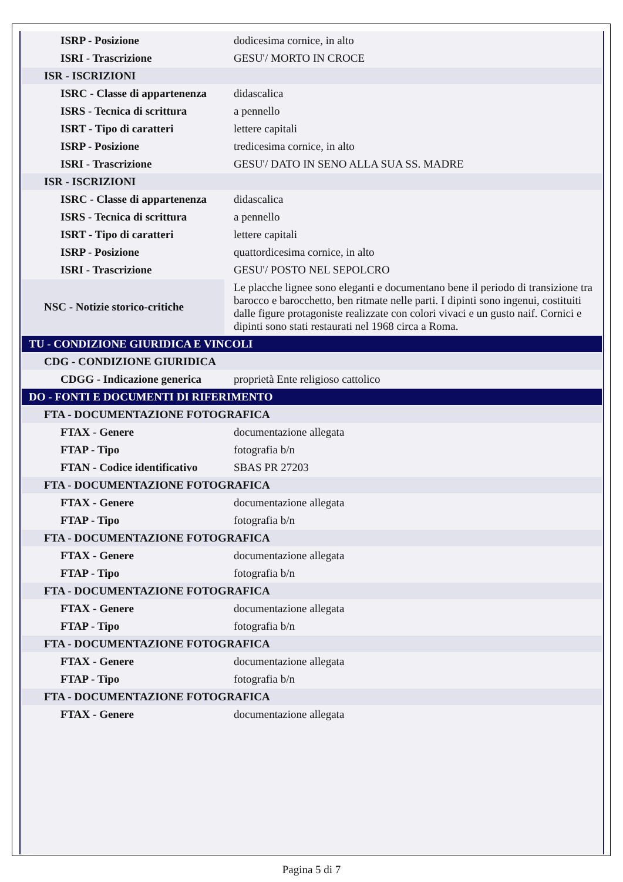| ISRP - Posizione | dodicesima cornice, in alto |
| ISRI - Trascrizione | GESU'/ MORTO IN CROCE |
| ISR - ISCRIZIONI | |
| ISRC - Classe di appartenenza | didascalica |
| ISRS - Tecnica di scrittura | a pennello |
| ISRT - Tipo di caratteri | lettere capitali |
| ISRP - Posizione | tredicesima cornice, in alto |
| ISRI - Trascrizione | GESU'/ DATO IN SENO ALLA SUA SS. MADRE |
| ISR - ISCRIZIONI | |
| ISRC - Classe di appartenenza | didascalica |
| ISRS - Tecnica di scrittura | a pennello |
| ISRT - Tipo di caratteri | lettere capitali |
| ISRP - Posizione | quattordicesima cornice, in alto |
| ISRI - Trascrizione | GESU'/ POSTO NEL SEPOLCRO |
| NSC - Notizie storico-critiche | Le placche lignee sono eleganti e documentano bene il periodo di transizione tra barocco e barocchetto, ben ritmate nelle parti. I dipinti sono ingenui, costituiti dalle figure protagoniste realizzate con colori vivaci e un gusto naif. Cornici e dipinti sono stati restaurati nel 1968 circa a Roma. |
| TU - CONDIZIONE GIURIDICA E VINCOLI | |
| CDG - CONDIZIONE GIURIDICA | |
| CDGG - Indicazione generica | proprietà Ente religioso cattolico |
| DO - FONTI E DOCUMENTI DI RIFERIMENTO | |
| FTA - DOCUMENTAZIONE FOTOGRAFICA | |
| FTAX - Genere | documentazione allegata |
| FTAP - Tipo | fotografia b/n |
| FTAN - Codice identificativo | SBAS PR 27203 |
| FTA - DOCUMENTAZIONE FOTOGRAFICA | |
| FTAX - Genere | documentazione allegata |
| FTAP - Tipo | fotografia b/n |
| FTA - DOCUMENTAZIONE FOTOGRAFICA | |
| FTAX - Genere | documentazione allegata |
| FTAP - Tipo | fotografia b/n |
| FTA - DOCUMENTAZIONE FOTOGRAFICA | |
| FTAX - Genere | documentazione allegata |
| FTAP - Tipo | fotografia b/n |
| FTA - DOCUMENTAZIONE FOTOGRAFICA | |
| FTAX - Genere | documentazione allegata |
| FTAP - Tipo | fotografia b/n |
| FTA - DOCUMENTAZIONE FOTOGRAFICA | |
| FTAX - Genere | documentazione allegata |
Pagina 5 di 7